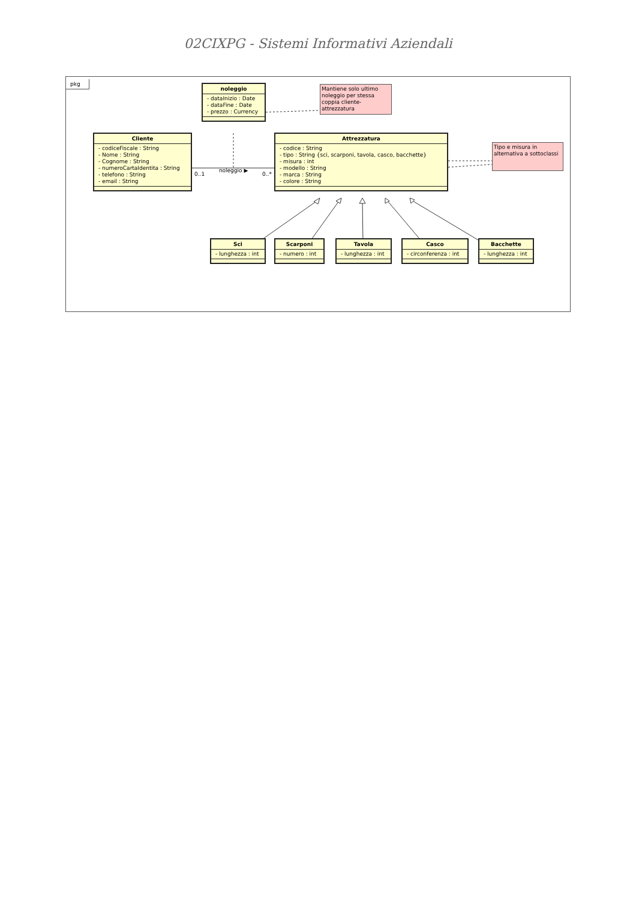02CIXPG - Sistemi Informativi Aziendali
pkg
noleggio
- dataInizio : Date
- dataFine : Date
- prezzo : Currency
Mantiene solo ultimo noleggio per stessa coppia cliente-attrezzatura
Cliente
- codiceFiscale : String
- Nome : String
- Cognome : String
- numeroCartaIdentita : String
- telefono : String
- email : String
0..1 noleggio ▶ 0..*
Attrezzatura
- codice : String
- tipo : String {sci, scarponi, tavola, casco, bacchette}
- misura : int
- modello : String
- marca : String
- colore : String
Tipo e misura in alternativa a sottoclassi
Sci
- lunghezza : int
Scarponi
- numero : int
Tavola
- lunghezza : int
Casco
- circonferenza : int
Bacchette
- lunghezza : int